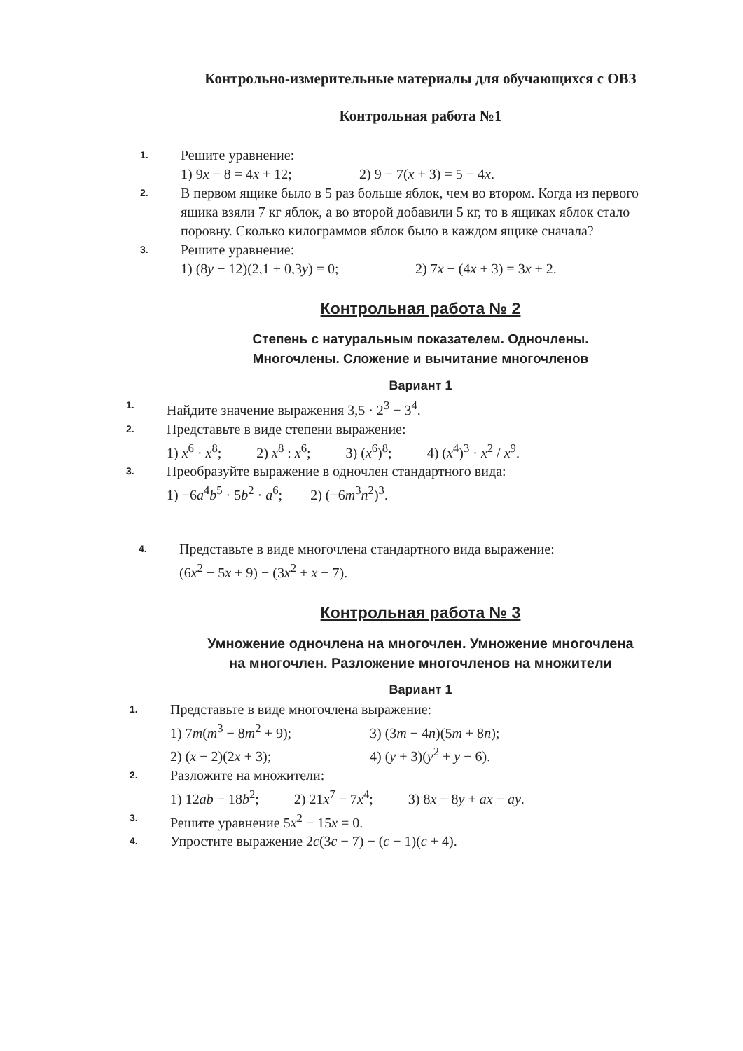Контрольно-измерительные материалы для обучающихся с ОВЗ
Контрольная работа №1
1.
Решите уравнение:
1) 9x − 8 = 4x + 12; 2) 9 − 7(x + 3) = 5 − 4x.
2.
В первом ящике было в 5 раз больше яблок, чем во втором. Когда из первого ящика взяли 7 кг яблок, а во второй добавили 5 кг, то в ящиках яблок стало поровну. Сколько килограммов яблок было в каждом ящике сначала?
3.
Решите уравнение:
1) (8y − 12)(2,1 + 0,3y) = 0; 2) 7x − (4x + 3) = 3x + 2.
Контрольная работа № 2
Степень с натуральным показателем. Одночлены.
Многочлены. Сложение и вычитание многочленов
Вариант 1
1.
Найдите значение выражения 3,5 · 2<sup>3</sup> − 3<sup>4</sup>.
2.
Представьте в виде степени выражение:
1) x<sup>6</sup> · x<sup>8</sup>; 2) x<sup>8</sup> : x<sup>6</sup>; 3) (x<sup>6</sup>)<sup>8</sup>; 4) (x<sup>4</sup>)<sup>3</sup> · x<sup>2</sup> / x<sup>9</sup>.
3.
Преобразуйте выражение в одночлен стандартного вида:
1) −6a<sup>4</sup>b<sup>5</sup> · 5b<sup>2</sup> · a<sup>6</sup>; 2) (−6m<sup>3</sup>n<sup>2</sup>)<sup>3</sup>.
4.
Представьте в виде многочлена стандартного вида выражение:
(6x<sup>2</sup> − 5x + 9) − (3x<sup>2</sup> + x − 7).
Контрольная работа № 3
Умножение одночлена на многочлен. Умножение многочлена
на многочлен. Разложение многочленов на множители
Вариант 1
1.
Представьте в виде многочлена выражение:
1) 7m(m<sup>3</sup> − 8m<sup>2</sup> + 9); 3) (3m − 4n)(5m + 8n);
2) (x − 2)(2x + 3); 4) (y + 3)(y<sup>2</sup> + y − 6).
2.
Разложите на множители:
1) 12ab − 18b<sup>2</sup>; 2) 21x<sup>7</sup> − 7x<sup>4</sup>; 3) 8x − 8y + ax − ay.
3.
Решите уравнение 5x<sup>2</sup> − 15x = 0.
4.
Упростите выражение 2c(3c − 7) − (c − 1)(c + 4).